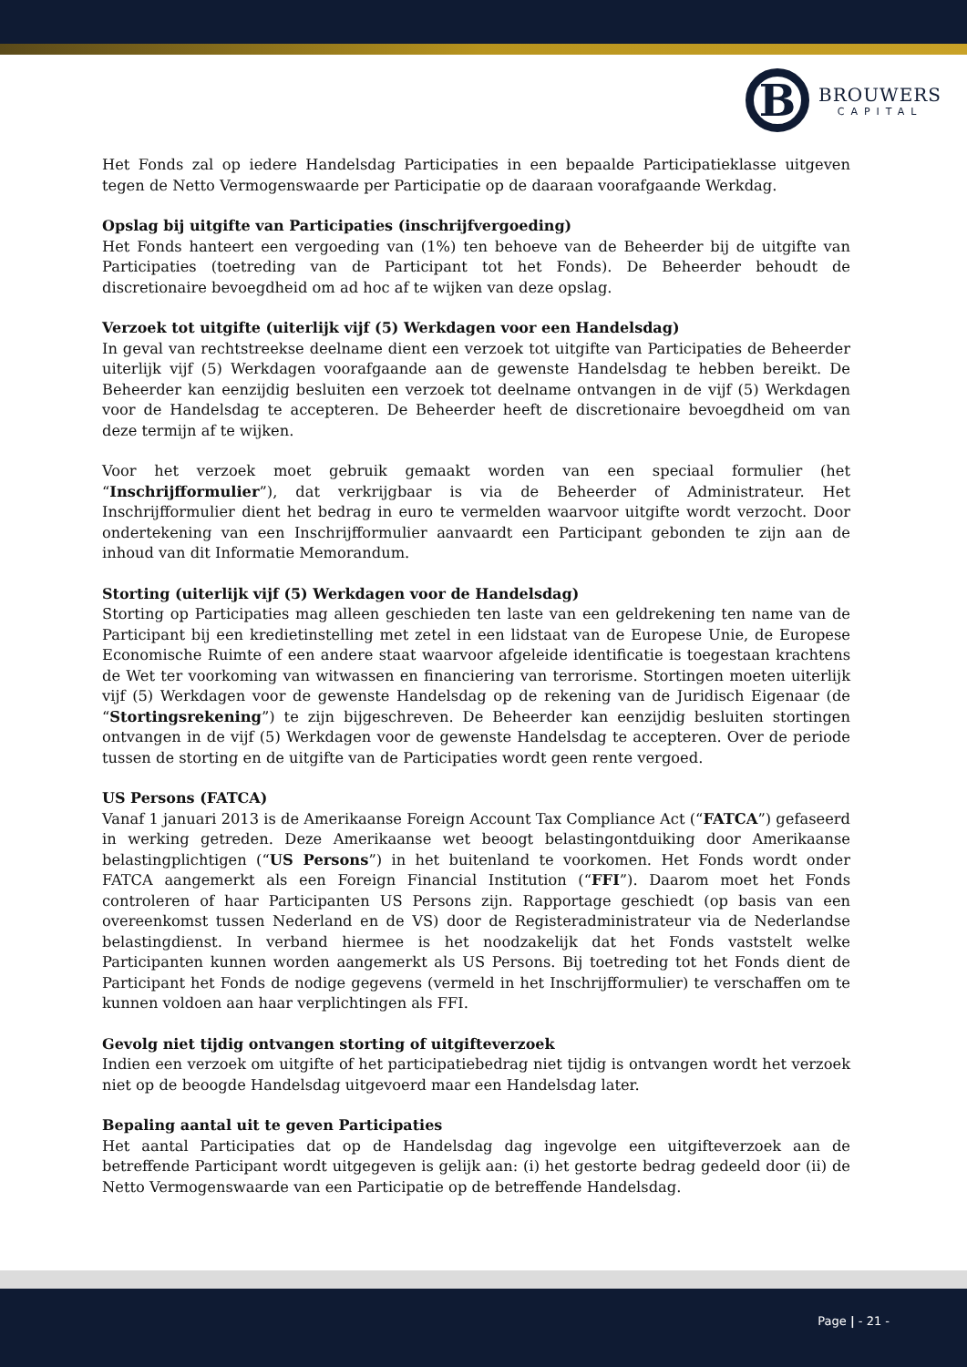B
BROUWERS
CAPITAL
Het Fonds zal op iedere Handelsdag Participaties in een bepaalde Participatieklasse uitgeven tegen de Netto Vermogenswaarde per Participatie op de daaraan voorafgaande Werkdag.
Opslag bij uitgifte van Participaties (inschrijfvergoeding)
Het Fonds hanteert een vergoeding van (1%) ten behoeve van de Beheerder bij de uitgifte van Participaties (toetreding van de Participant tot het Fonds). De Beheerder behoudt de discretionaire bevoegdheid om ad hoc af te wijken van deze opslag.
Verzoek tot uitgifte (uiterlijk vijf (5) Werkdagen voor een Handelsdag)
In geval van rechtstreekse deelname dient een verzoek tot uitgifte van Participaties de Beheerder uiterlijk vijf (5) Werkdagen voorafgaande aan de gewenste Handelsdag te hebben bereikt. De Beheerder kan eenzijdig besluiten een verzoek tot deelname ontvangen in de vijf (5) Werkdagen voor de Handelsdag te accepteren. De Beheerder heeft de discretionaire bevoegdheid om van deze termijn af te wijken.
Voor het verzoek moet gebruik gemaakt worden van een speciaal formulier (het “Inschrijfformulier”), dat verkrijgbaar is via de Beheerder of Administrateur. Het Inschrijfformulier dient het bedrag in euro te vermelden waarvoor uitgifte wordt verzocht. Door ondertekening van een Inschrijfformulier aanvaardt een Participant gebonden te zijn aan de inhoud van dit Informatie Memorandum.
Storting (uiterlijk vijf (5) Werkdagen voor de Handelsdag)
Storting op Participaties mag alleen geschieden ten laste van een geldrekening ten name van de Participant bij een kredietinstelling met zetel in een lidstaat van de Europese Unie, de Europese Economische Ruimte of een andere staat waarvoor afgeleide identificatie is toegestaan krachtens de Wet ter voorkoming van witwassen en financiering van terrorisme. Stortingen moeten uiterlijk vijf (5) Werkdagen voor de gewenste Handelsdag op de rekening van de Juridisch Eigenaar (de “Stortingsrekening”) te zijn bijgeschreven. De Beheerder kan eenzijdig besluiten stortingen ontvangen in de vijf (5) Werkdagen voor de gewenste Handelsdag te accepteren. Over de periode tussen de storting en de uitgifte van de Participaties wordt geen rente vergoed.
US Persons (FATCA)
Vanaf 1 januari 2013 is de Amerikaanse Foreign Account Tax Compliance Act (“FATCA”) gefaseerd in werking getreden. Deze Amerikaanse wet beoogt belastingontduiking door Amerikaanse belastingplichtigen (“US Persons”) in het buitenland te voorkomen. Het Fonds wordt onder FATCA aangemerkt als een Foreign Financial Institution (“FFI”). Daarom moet het Fonds controleren of haar Participanten US Persons zijn. Rapportage geschiedt (op basis van een overeenkomst tussen Nederland en de VS) door de Registeradministrateur via de Nederlandse belastingdienst. In verband hiermee is het noodzakelijk dat het Fonds vaststelt welke Participanten kunnen worden aangemerkt als US Persons. Bij toetreding tot het Fonds dient de Participant het Fonds de nodige gegevens (vermeld in het Inschrijfformulier) te verschaffen om te kunnen voldoen aan haar verplichtingen als FFI.
Gevolg niet tijdig ontvangen storting of uitgifteverzoek
Indien een verzoek om uitgifte of het participatiebedrag niet tijdig is ontvangen wordt het verzoek niet op de beoogde Handelsdag uitgevoerd maar een Handelsdag later.
Bepaling aantal uit te geven Participaties
Het aantal Participaties dat op de Handelsdag dag ingevolge een uitgifteverzoek aan de betreffende Participant wordt uitgegeven is gelijk aan: (i) het gestorte bedrag gedeeld door (ii) de Netto Vermogenswaarde van een Participatie op de betreffende Handelsdag.
Page | - 21 -